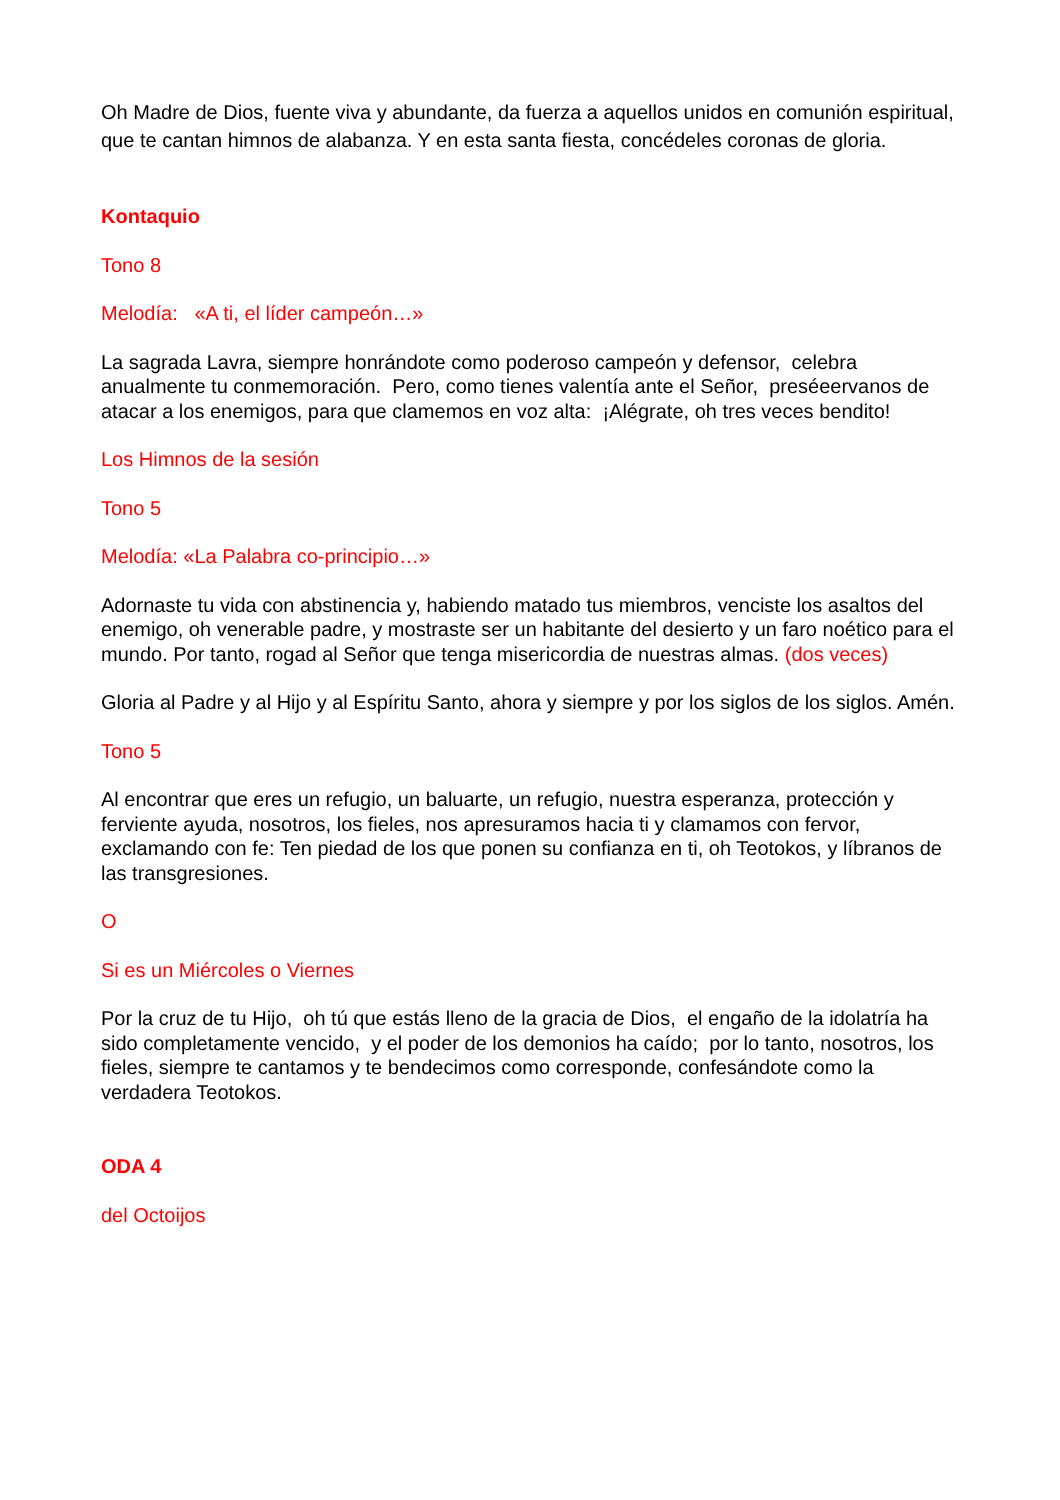Oh Madre de Dios, fuente viva y abundante, da fuerza a aquellos unidos en comunión espiritual, que te cantan himnos de alabanza. Y en esta santa fiesta, concédeles coronas de gloria.
Kontaquio
Tono 8
Melodía: «A ti, el líder campeón…»
La sagrada Lavra, siempre honrándote como poderoso campeón y defensor, celebra anualmente tu conmemoración. Pero, como tienes valentía ante el Señor, preséeervanos de atacar a los enemigos, para que clamemos en voz alta: ¡Alégrate, oh tres veces bendito!
Los Himnos de la sesión
Tono 5
Melodía: «La Palabra co-principio…»
Adornaste tu vida con abstinencia y, habiendo matado tus miembros, venciste los asaltos del enemigo, oh venerable padre, y mostraste ser un habitante del desierto y un faro noético para el mundo. Por tanto, rogad al Señor que tenga misericordia de nuestras almas. (dos veces)
Gloria al Padre y al Hijo y al Espíritu Santo, ahora y siempre y por los siglos de los siglos. Amén.
Tono 5
Al encontrar que eres un refugio, un baluarte, un refugio, nuestra esperanza, protección y ferviente ayuda, nosotros, los fieles, nos apresuramos hacia ti y clamamos con fervor, exclamando con fe: Ten piedad de los que ponen su confianza en ti, oh Teotokos, y líbranos de las transgresiones.
O
Si es un Miércoles o Viernes
Por la cruz de tu Hijo, oh tú que estás lleno de la gracia de Dios, el engaño de la idolatría ha sido completamente vencido, y el poder de los demonios ha caído; por lo tanto, nosotros, los fieles, siempre te cantamos y te bendecimos como corresponde, confesándote como la verdadera Teotokos.
ODA 4
del Octoijos